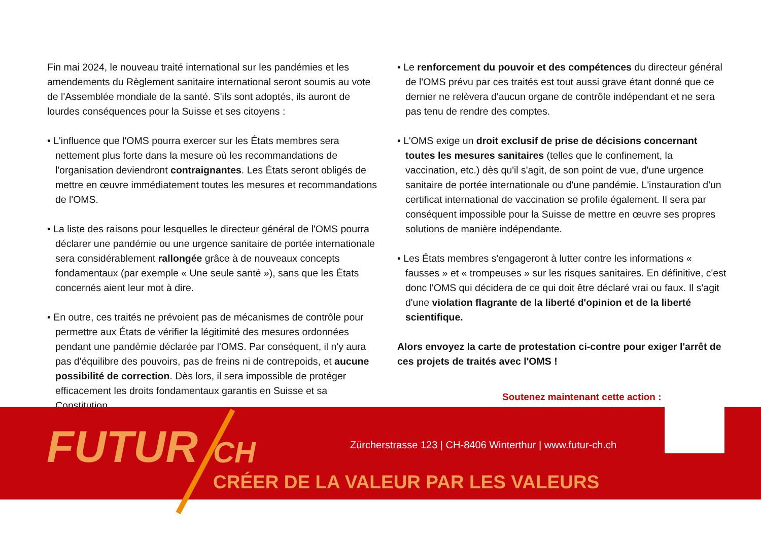Fin mai 2024, le nouveau traité international sur les pandémies et les amendements du Règlement sanitaire international seront soumis au vote de l'Assemblée mondiale de la santé. S'ils sont adoptés, ils auront de lourdes conséquences pour la Suisse et ses citoyens :
• L'influence que l'OMS pourra exercer sur les États membres sera nettement plus forte dans la mesure où les recommandations de l'organisation deviendront contraignantes. Les États seront obligés de mettre en œuvre immédiatement toutes les mesures et recommandations de l'OMS.
• La liste des raisons pour lesquelles le directeur général de l'OMS pourra déclarer une pandémie ou une urgence sanitaire de portée internationale sera considérablement rallongée grâce à de nouveaux concepts fondamentaux (par exemple « Une seule santé »), sans que les États concernés aient leur mot à dire.
• En outre, ces traités ne prévoient pas de mécanismes de contrôle pour permettre aux États de vérifier la légitimité des mesures ordonnées pendant une pandémie déclarée par l'OMS. Par conséquent, il n'y aura pas d'équilibre des pouvoirs, pas de freins ni de contrepoids, et aucune possibilité de correction. Dès lors, il sera impossible de protéger efficacement les droits fondamentaux garantis en Suisse et sa Constitution.
• Le renforcement du pouvoir et des compétences du directeur général de l'OMS prévu par ces traités est tout aussi grave étant donné que ce dernier ne relèvera d'aucun organe de contrôle indépendant et ne sera pas tenu de rendre des comptes.
• L'OMS exige un droit exclusif de prise de décisions concernant toutes les mesures sanitaires (telles que le confinement, la vaccination, etc.) dès qu'il s'agit, de son point de vue, d'une urgence sanitaire de portée internationale ou d'une pandémie. L'instauration d'un certificat international de vaccination se profile également. Il sera par conséquent impossible pour la Suisse de mettre en œuvre ses propres solutions de manière indépendante.
• Les États membres s'engageront à lutter contre les informations « fausses » et « trompeuses » sur les risques sanitaires. En définitive, c'est donc l'OMS qui décidera de ce qui doit être déclaré vrai ou faux. Il s'agit d'une violation flagrante de la liberté d'opinion et de la liberté scientifique.
Alors envoyez la carte de protestation ci-contre pour exiger l'arrêt de ces projets de traités avec l'OMS !
Soutenez maintenant cette action :
FUTUR CH
Zürcherstrasse 123 | CH-8406 Winterthur | www.futur-ch.ch
CRÉER DE LA VALEUR PAR LES VALEURS